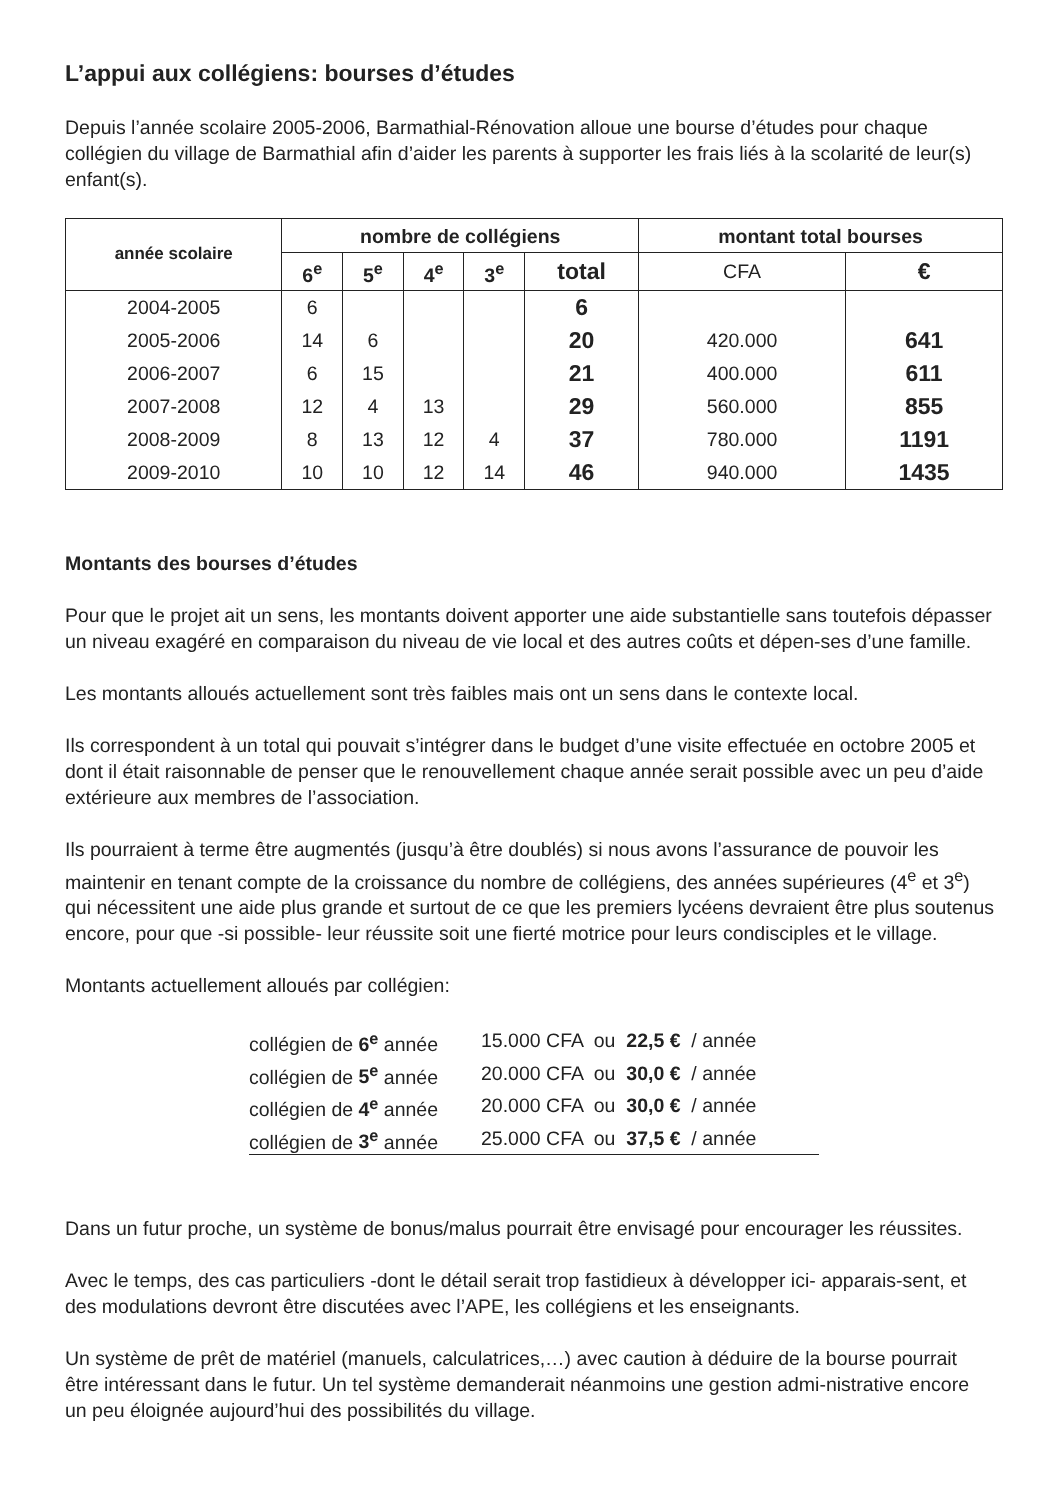L’appui aux collégiens: bourses d’études
Depuis l’année scolaire 2005-2006, Barmathial-Rénovation alloue une bourse d’études pour chaque collégien du village de Barmathial afin d’aider les parents à supporter les frais liés à la scolarité de leur(s) enfant(s).
| année scolaire | nombre de collégiens | | | | | montant total bourses | |
| --- | --- | --- | --- | --- | --- | --- | --- |
| | 6<sup>e</sup> | 5<sup>e</sup> | 4<sup>e</sup> | 3<sup>e</sup> | total | CFA | € |
| 2004-2005 | 6 | | | | 6 | | |
| 2005-2006 | 14 | 6 | | | 20 | 420.000 | 641 |
| 2006-2007 | 6 | 15 | | | 21 | 400.000 | 611 |
| 2007-2008 | 12 | 4 | 13 | | 29 | 560.000 | 855 |
| 2008-2009 | 8 | 13 | 12 | 4 | 37 | 780.000 | 1191 |
| 2009-2010 | 10 | 10 | 12 | 14 | 46 | 940.000 | 1435 |
Montants des bourses d’études
Pour que le projet ait un sens, les montants doivent apporter une aide substantielle sans toutefois dépasser un niveau exagéré en comparaison du niveau de vie local et des autres coûts et dépen-ses d’une famille.
Les montants alloués actuellement sont très faibles mais ont un sens dans le contexte local.
Ils correspondent à un total qui pouvait s’intégrer dans le budget d’une visite effectuée en octobre 2005 et dont il était raisonnable de penser que le renouvellement chaque année serait possible avec un peu d’aide extérieure aux membres de l’association.
Ils pourraient à terme être augmentés (jusqu’à être doublés) si nous avons l’assurance de pouvoir les maintenir en tenant compte de la croissance du nombre de collégiens, des années supérieures (4<sup>e</sup> et 3<sup>e</sup>) qui nécessitent une aide plus grande et surtout de ce que les premiers lycéens devraient être plus soutenus encore, pour que -si possible- leur réussite soit une fierté motrice pour leurs condisciples et le village.
Montants actuellement alloués par collégien:
| collégien de 6<sup>e</sup> année | 15.000 CFA ou 22,5 € / année |
| collégien de 5<sup>e</sup> année | 20.000 CFA ou 30,0 € / année |
| collégien de 4<sup>e</sup> année | 20.000 CFA ou 30,0 € / année |
| collégien de 3<sup>e</sup> année | 25.000 CFA ou 37,5 € / année |
Dans un futur proche, un système de bonus/malus pourrait être envisagé pour encourager les réussites.
Avec le temps, des cas particuliers -dont le détail serait trop fastidieux à développer ici- apparais-sent, et des modulations devront être discutées avec l’APE, les collégiens et les enseignants.
Un système de prêt de matériel (manuels, calculatrices,…) avec caution à déduire de la bourse pourrait être intéressant dans le futur. Un tel système demanderait néanmoins une gestion admi-nistrative encore un peu éloignée aujourd’hui des possibilités du village.